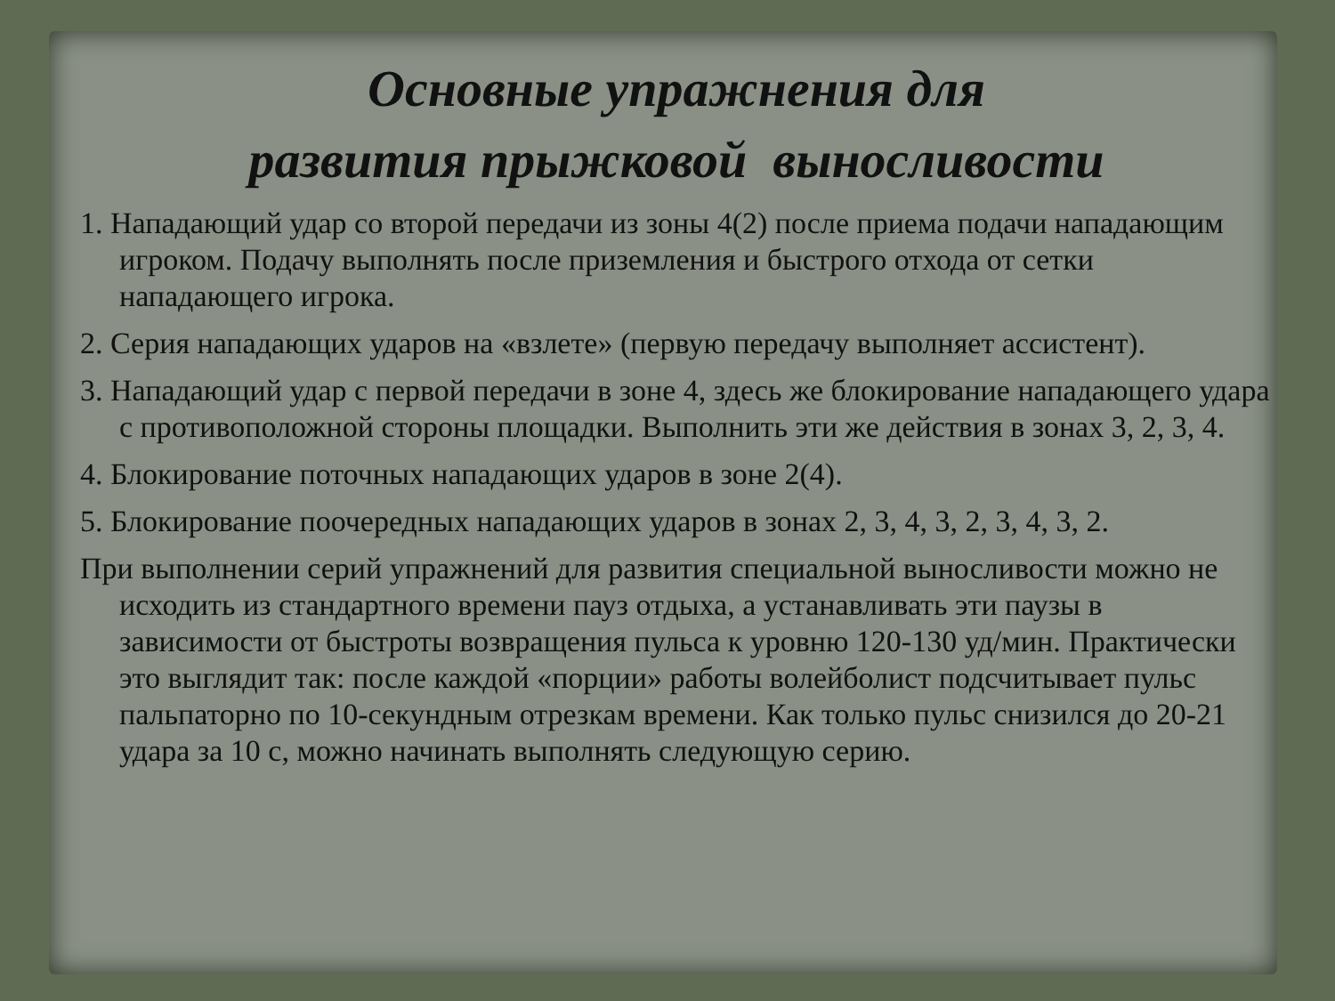Основные упражнения для
развития прыжковой выносливости
1. Нападающий удар со второй передачи из зоны 4(2) после приема подачи нападающим игроком. Подачу выполнять после приземления и быстрого отхода от сетки нападающего игрока.
2. Серия нападающих ударов на «взлете» (первую передачу выполняет ассистент).
3. Нападающий удар с первой передачи в зоне 4, здесь же блокирование нападающего удара с противоположной стороны площадки. Выполнить эти же действия в зонах 3, 2, 3, 4.
4. Блокирование поточных нападающих ударов в зоне 2(4).
5. Блокирование поочередных нападающих ударов в зонах 2, 3, 4, 3, 2, 3, 4, 3, 2.
При выполнении серий упражнений для развития специальной выносливости можно не исходить из стандартного времени пауз отдыха, а устанавливать эти паузы в зависимости от быстроты возвращения пульса к уровню 120-130 уд/мин. Практически это выглядит так: после каждой «порции» работы волейболист подсчитывает пульс пальпаторно по 10-секундным отрезкам времени. Как только пульс снизился до 20-21 удара за 10 с, можно начинать выполнять следующую серию.